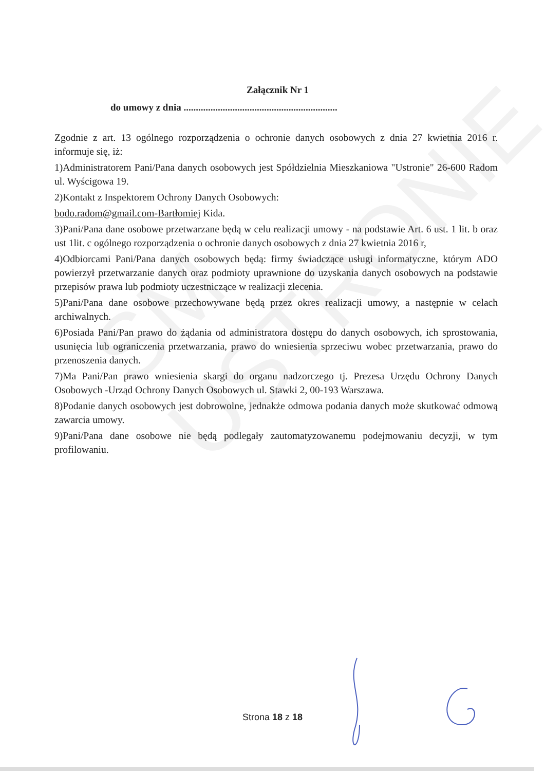SM USTRONIE
Załącznik Nr 1
do umowy z dnia ...............................................................
Zgodnie z art. 13 ogólnego rozporządzenia o ochronie danych osobowych z dnia 27 kwietnia 2016 r. informuje się, iż:
1)Administratorem Pani/Pana danych osobowych jest Spółdzielnia Mieszkaniowa "Ustronie" 26-600 Radom ul. Wyścigowa 19.
2)Kontakt z Inspektorem Ochrony Danych Osobowych:
bodo.radom@gmail.com-Bartłomiej Kida.
3)Pani/Pana dane osobowe przetwarzane będą w celu realizacji umowy - na podstawie Art. 6 ust. 1 lit. b oraz ust 1lit. c ogólnego rozporządzenia o ochronie danych osobowych z dnia 27 kwietnia 2016 r,
4)Odbiorcami Pani/Pana danych osobowych będą: firmy świadczące usługi informatyczne, którym ADO powierzył przetwarzanie danych oraz podmioty uprawnione do uzyskania danych osobowych na podstawie przepisów prawa lub podmioty uczestniczące w realizacji zlecenia.
5)Pani/Pana dane osobowe przechowywane będą przez okres realizacji umowy, a następnie w celach archiwalnych.
6)Posiada Pani/Pan prawo do żądania od administratora dostępu do danych osobowych, ich sprostowania, usunięcia lub ograniczenia przetwarzania, prawo do wniesienia sprzeciwu wobec przetwarzania, prawo do przenoszenia danych.
7)Ma Pani/Pan prawo wniesienia skargi do organu nadzorczego tj. Prezesa Urzędu Ochrony Danych Osobowych -Urząd Ochrony Danych Osobowych ul. Stawki 2, 00-193 Warszawa.
8)Podanie danych osobowych jest dobrowolne, jednakże odmowa podania danych może skutkować odmową zawarcia umowy.
9)Pani/Pana dane osobowe nie będą podlegały zautomatyzowanemu podejmowaniu decyzji, w tym profilowaniu.
Strona 18 z 18